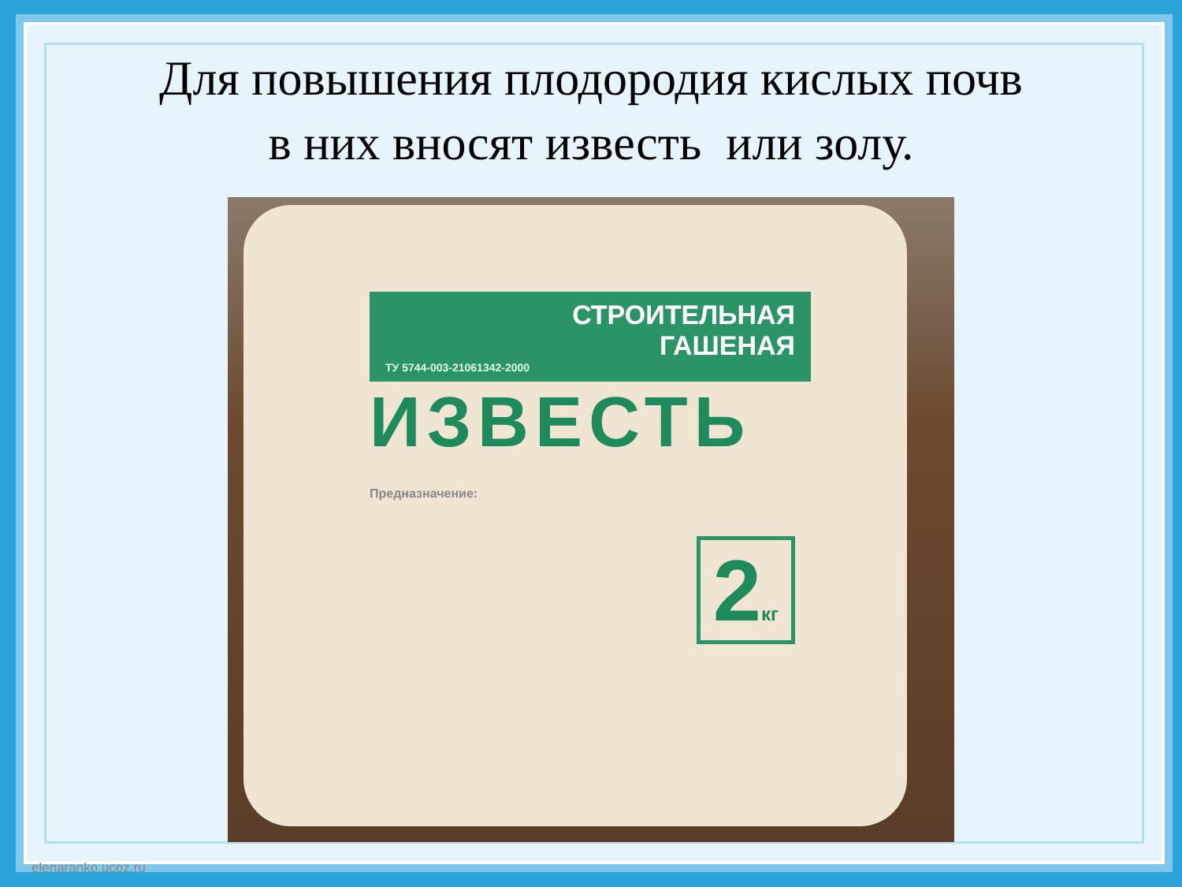Для повышения плодородия кислых почв
в них вносят известь или золу.
СТРОИТЕЛЬНАЯ
ГАШЕНАЯ
ТУ 5744-003-21061342-2000
ИЗВЕСТЬ
2кг
Предназначение:
elenaranko.ucoz.ru